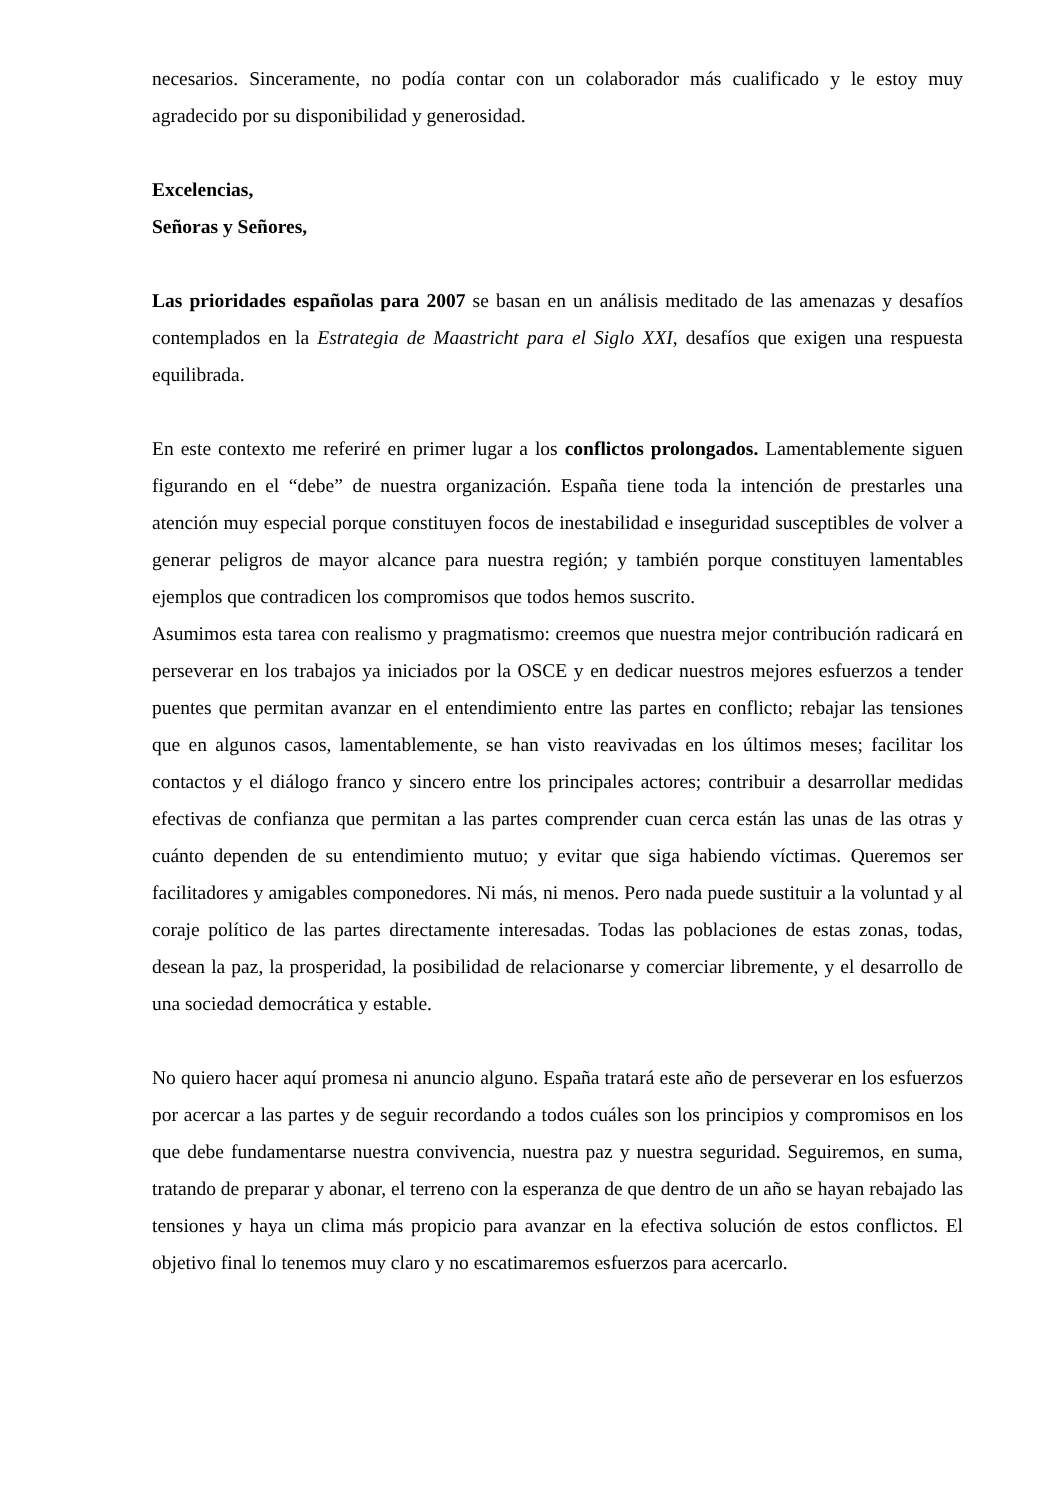necesarios. Sinceramente, no podía contar con un colaborador más cualificado y le estoy muy agradecido por su disponibilidad y generosidad.
Excelencias,
Señoras y Señores,
Las prioridades españolas para 2007 se basan en un análisis meditado de las amenazas y desafíos contemplados en la Estrategia de Maastricht para el Siglo XXI, desafíos que exigen una respuesta equilibrada.
En este contexto me referiré en primer lugar a los conflictos prolongados. Lamentablemente siguen figurando en el “debe” de nuestra organización. España tiene toda la intención de prestarles una atención muy especial porque constituyen focos de inestabilidad e inseguridad susceptibles de volver a generar peligros de mayor alcance para nuestra región; y también porque constituyen lamentables ejemplos que contradicen los compromisos que todos hemos suscrito.
Asumimos esta tarea con realismo y pragmatismo: creemos que nuestra mejor contribución radicará en perseverar en los trabajos ya iniciados por la OSCE y en dedicar nuestros mejores esfuerzos a tender puentes que permitan avanzar en el entendimiento entre las partes en conflicto; rebajar las tensiones que en algunos casos, lamentablemente, se han visto reavivadas en los últimos meses; facilitar los contactos y el diálogo franco y sincero entre los principales actores; contribuir a desarrollar medidas efectivas de confianza que permitan a las partes comprender cuan cerca están las unas de las otras y cuánto dependen de su entendimiento mutuo; y evitar que siga habiendo víctimas. Queremos ser facilitadores y amigables componedores. Ni más, ni menos. Pero nada puede sustituir a la voluntad y al coraje político de las partes directamente interesadas. Todas las poblaciones de estas zonas, todas, desean la paz, la prosperidad, la posibilidad de relacionarse y comerciar libremente, y el desarrollo de una sociedad democrática y estable.
No quiero hacer aquí promesa ni anuncio alguno. España tratará este año de perseverar en los esfuerzos por acercar a las partes y de seguir recordando a todos cuáles son los principios y compromisos en los que debe fundamentarse nuestra convivencia, nuestra paz y nuestra seguridad. Seguiremos, en suma, tratando de preparar y abonar, el terreno con la esperanza de que dentro de un año se hayan rebajado las tensiones y haya un clima más propicio para avanzar en la efectiva solución de estos conflictos. El objetivo final lo tenemos muy claro y no escatimaremos esfuerzos para acercarlo.